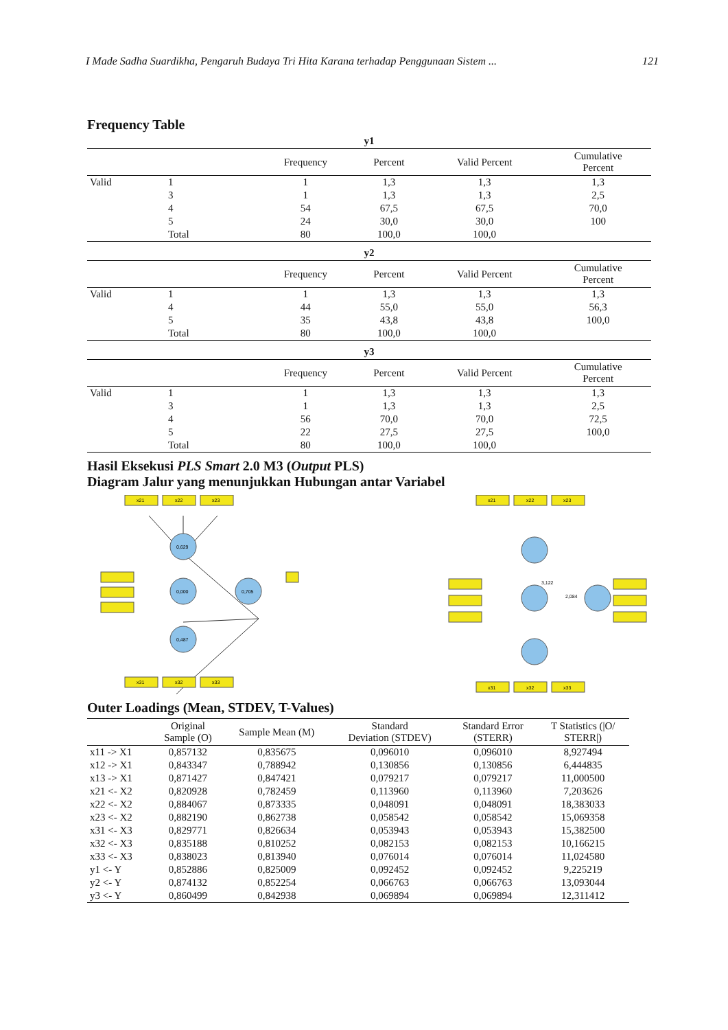I Made Sadha Suardikha, Pengaruh Budaya Tri Hita Karana terhadap Penggunaan Sistem ... 121
Frequency Table
y1
| | | Frequency | Percent | Valid Percent | Cumulative Percent |
| --- | --- | --- | --- | --- | --- |
| Valid | 1 | 1 | 1,3 | 1,3 | 1,3 |
| | 3 | 1 | 1,3 | 1,3 | 2,5 |
| | 4 | 54 | 67,5 | 67,5 | 70,0 |
| | 5 | 24 | 30,0 | 30,0 | 100 |
| | Total | 80 | 100,0 | 100,0 | |
y2
| | | Frequency | Percent | Valid Percent | Cumulative Percent |
| --- | --- | --- | --- | --- | --- |
| Valid | 1 | 1 | 1,3 | 1,3 | 1,3 |
| | 4 | 44 | 55,0 | 55,0 | 56,3 |
| | 5 | 35 | 43,8 | 43,8 | 100,0 |
| | Total | 80 | 100,0 | 100,0 | |
y3
| | | Frequency | Percent | Valid Percent | Cumulative Percent |
| --- | --- | --- | --- | --- | --- |
| Valid | 1 | 1 | 1,3 | 1,3 | 1,3 |
| | 3 | 1 | 1,3 | 1,3 | 2,5 |
| | 4 | 56 | 70,0 | 70,0 | 72,5 |
| | 5 | 22 | 27,5 | 27,5 | 100,0 |
| | Total | 80 | 100,0 | 100,0 | |
Hasil Eksekusi PLS Smart 2.0 M3 (Output PLS)
Diagram Jalur yang menunjukkan Hubungan antar Variabel
x21
x22
x23
0,629
0,000
0,487
0,705
x31
x32
x33
x21
x22
x23
3,122
2,084
x31
x32
x33
Outer Loadings (Mean, STDEV, T-Values)
| | Original Sample (O) | Sample Mean (M) | Standard Deviation (STDEV) | Standard Error (STERR) | T Statistics (/O/ STERR/) |
| --- | --- | --- | --- | --- | --- |
| x11 -> X1 | 0,857132 | 0,835675 | 0,096010 | 0,096010 | 8,927494 |
| x12 -> X1 | 0,843347 | 0,788942 | 0,130856 | 0,130856 | 6,444835 |
| x13 -> X1 | 0,871427 | 0,847421 | 0,079217 | 0,079217 | 11,000500 |
| x21 <- X2 | 0,820928 | 0,782459 | 0,113960 | 0,113960 | 7,203626 |
| x22 <- X2 | 0,884067 | 0,873335 | 0,048091 | 0,048091 | 18,383033 |
| x23 <- X2 | 0,882190 | 0,862738 | 0,058542 | 0,058542 | 15,069358 |
| x31 <- X3 | 0,829771 | 0,826634 | 0,053943 | 0,053943 | 15,382500 |
| x32 <- X3 | 0,835188 | 0,810252 | 0,082153 | 0,082153 | 10,166215 |
| x33 <- X3 | 0,838023 | 0,813940 | 0,076014 | 0,076014 | 11,024580 |
| y1 <- Y | 0,852886 | 0,825009 | 0,092452 | 0,092452 | 9,225219 |
| y2 <- Y | 0,874132 | 0,852254 | 0,066763 | 0,066763 | 13,093044 |
| y3 <- Y | 0,860499 | 0,842938 | 0,069894 | 0,069894 | 12,311412 |